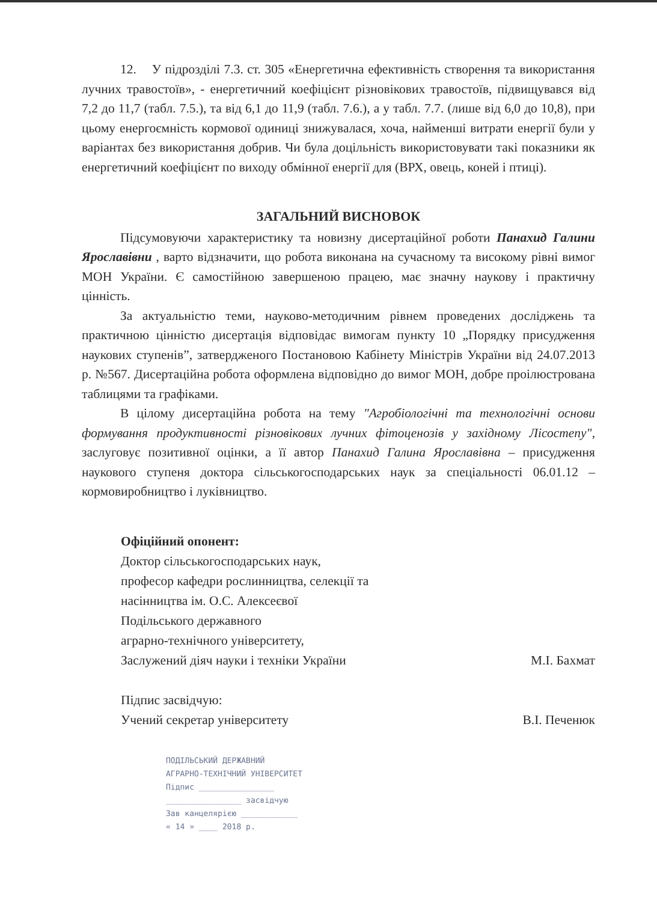12. У підрозділі 7.3. ст. 305 «Енергетична ефективність створення та використання лучних травостоїв», - енергетичний коефіцієнт різновікових травостоїв, підвищувався від 7,2 до 11,7 (табл. 7.5.), та від 6,1 до 11,9 (табл. 7.6.), а у табл. 7.7. (лише від 6,0 до 10,8), при цьому енергоємність кормової одиниці знижувалася, хоча, найменші витрати енергії були у варіантах без використання добрив. Чи була доцільність використовувати такі показники як енергетичний коефіцієнт по виходу обмінної енергії для (ВРХ, овець, коней і птиці).
ЗАГАЛЬНИЙ ВИСНОВОК
Підсумовуючи характеристику та новизну дисертаційної роботи Панахид Галини Ярославівни , варто відзначити, що робота виконана на сучасному та високому рівні вимог МОН України. Є самостійною завершеною працею, має значну наукову і практичну цінність.
За актуальністю теми, науково-методичним рівнем проведених досліджень та практичною цінністю дисертація відповідає вимогам пункту 10 „Порядку присудження наукових ступенів”, затвердженого Постановою Кабінету Міністрів України від 24.07.2013 р. №567. Дисертаційна робота оформлена відповідно до вимог МОН, добре проілюстрована таблицями та графіками.
В цілому дисертаційна робота на тему "Агробіологічні та технологічні основи формування продуктивності різновікових лучних фітоценозів у західному Лісостепу", заслуговує позитивної оцінки, а її автор Панахид Галина Ярославівна – присудження наукового ступеня доктора сільськогосподарських наук за спеціальності 06.01.12 – кормовиробництво і луківництво.
Офіційний опонент:
Доктор сільськогосподарських наук,
професор кафедри рослинництва, селекції та
насінництва ім. О.С. Алексеєвої
Подільського державного
аграрно-технічного університету,
Заслужений діяч науки і техніки України М.І. Бахмат
Підпис засвідчую:
Учений секретар університету В.І. Печенюк
ПОДІЛЬСЬКИЙ ДЕРЖАВНИЙ
АГРАРНО-ТЕХНІЧНИЙ УНІВЕРСИТЕТ
Підпис ________________
________________ засвідчую
Зав канцелярією ____________
« 14 » ____ 2018 р.